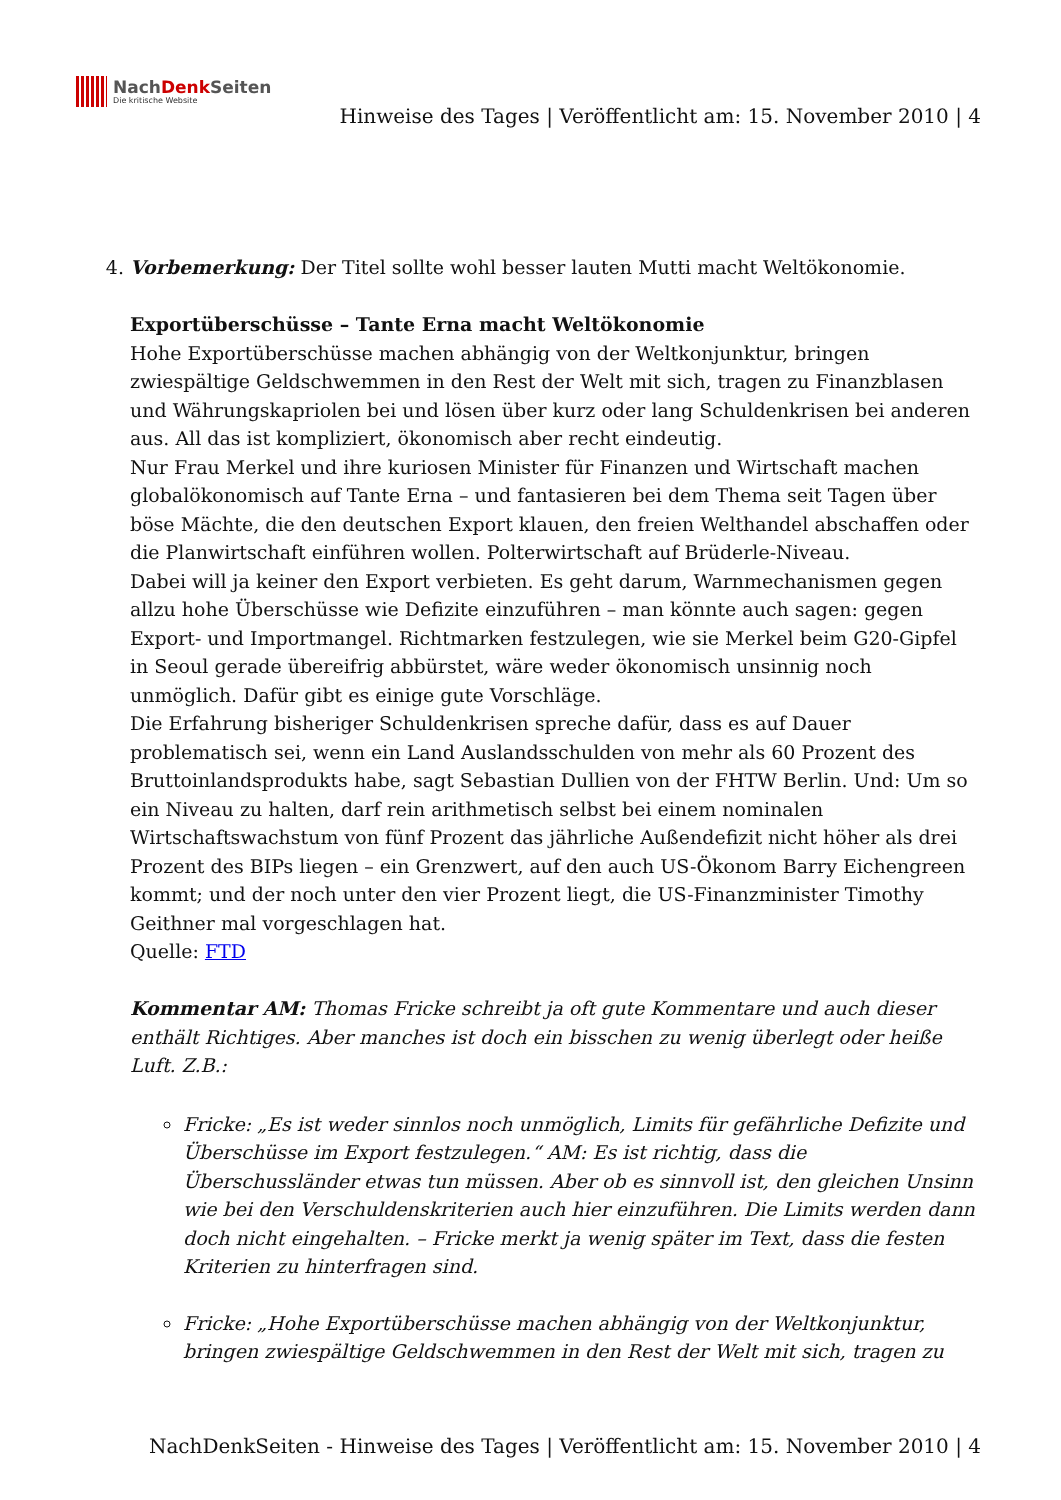NachDenk Seiten
Die kritische Website
Hinweise des Tages | Veröffentlicht am: 15. November 2010 | 4
4. Vorbemerkung: Der Titel sollte wohl besser lauten Mutti macht Weltökonomie.
Exportüberschüsse – Tante Erna macht Weltökonomie
Hohe Exportüberschüsse machen abhängig von der Weltkonjunktur, bringen zwiespältige Geldschwemmen in den Rest der Welt mit sich, tragen zu Finanzblasen und Währungskapriolen bei und lösen über kurz oder lang Schuldenkrisen bei anderen aus. All das ist kompliziert, ökonomisch aber recht eindeutig.
Nur Frau Merkel und ihre kuriosen Minister für Finanzen und Wirtschaft machen globalökonomisch auf Tante Erna – und fantasieren bei dem Thema seit Tagen über böse Mächte, die den deutschen Export klauen, den freien Welthandel abschaffen oder die Planwirtschaft einführen wollen. Polterwirtschaft auf Brüderle-Niveau.
Dabei will ja keiner den Export verbieten. Es geht darum, Warnmechanismen gegen allzu hohe Überschüsse wie Defizite einzuführen – man könnte auch sagen: gegen Export- und Importmangel. Richtmarken festzulegen, wie sie Merkel beim G20-Gipfel in Seoul gerade übereifrig abbürstet, wäre weder ökonomisch unsinnig noch unmöglich. Dafür gibt es einige gute Vorschläge.
Die Erfahrung bisheriger Schuldenkrisen spreche dafür, dass es auf Dauer problematisch sei, wenn ein Land Auslandsschulden von mehr als 60 Prozent des Bruttoinlandsprodukts habe, sagt Sebastian Dullien von der FHTW Berlin. Und: Um so ein Niveau zu halten, darf rein arithmetisch selbst bei einem nominalen Wirtschaftswachstum von fünf Prozent das jährliche Außendefizit nicht höher als drei Prozent des BIPs liegen – ein Grenzwert, auf den auch US-Ökonom Barry Eichengreen kommt; und der noch unter den vier Prozent liegt, die US-Finanzminister Timothy Geithner mal vorgeschlagen hat.
Quelle: FTD
Kommentar AM: Thomas Fricke schreibt ja oft gute Kommentare und auch dieser enthält Richtiges. Aber manches ist doch ein bisschen zu wenig überlegt oder heiße Luft. Z.B.:
Fricke: „Es ist weder sinnlos noch unmöglich, Limits für gefährliche Defizite und Überschüsse im Export festzulegen.“ AM: Es ist richtig, dass die Überschussländer etwas tun müssen. Aber ob es sinnvoll ist, den gleichen Unsinn wie bei den Verschuldenskriterien auch hier einzuführen. Die Limits werden dann doch nicht eingehalten. – Fricke merkt ja wenig später im Text, dass die festen Kriterien zu hinterfragen sind.
Fricke: „Hohe Exportüberschüsse machen abhängig von der Weltkonjunktur, bringen zwiespältige Geldschwemmen in den Rest der Welt mit sich, tragen zu
NachDenkSeiten - Hinweise des Tages | Veröffentlicht am: 15. November 2010 | 4